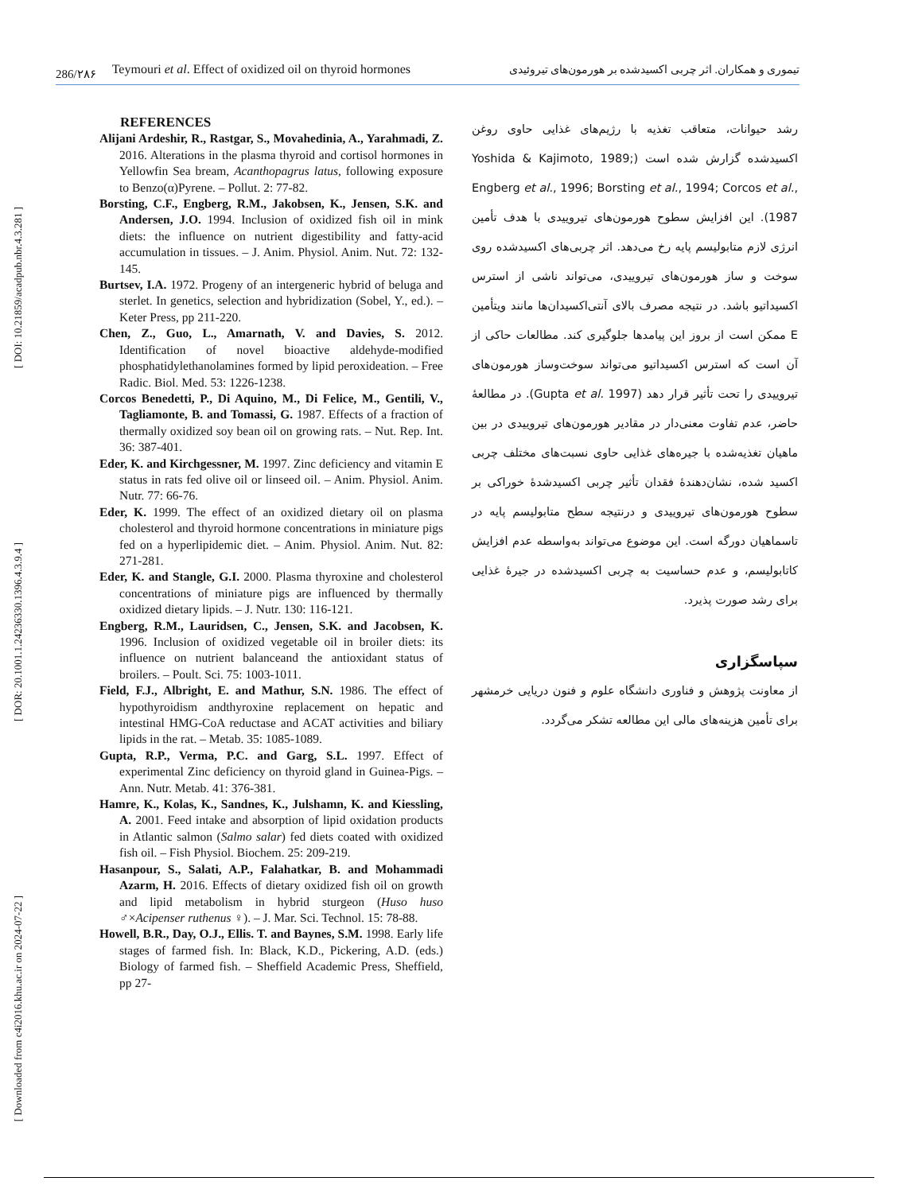[ DOI: 10.21859/acadpub.nbr.4.3.281 ]
[ DOR: 20.1001.1.24236330.1396.4.3.9.4 ]
[ Downloaded from c4i2016.khu.ac.ir on 2024-07-22 ]
286/۲۸۶ Teymouri et al. Effect of oxidized oil on thyroid hormones تیموری و همکاران. اثر چربی اکسیدشده بر هورمون‌های تیروئیدی
REFERENCES
Alijani Ardeshir, R., Rastgar, S., Movahedinia, A., Yarahmadi, Z. 2016. Alterations in the plasma thyroid and cortisol hormones in Yellowfin Sea bream, Acanthopagrus latus, following exposure to Benzo(α)Pyrene. – Pollut. 2: 77-82.
Borsting, C.F., Engberg, R.M., Jakobsen, K., Jensen, S.K. and Andersen, J.O. 1994. Inclusion of oxidized fish oil in mink diets: the influence on nutrient digestibility and fatty-acid accumulation in tissues. – J. Anim. Physiol. Anim. Nut. 72: 132-145.
Burtsev, I.A. 1972. Progeny of an intergeneric hybrid of beluga and sterlet. In genetics, selection and hybridization (Sobel, Y., ed.). – Keter Press, pp 211-220.
Chen, Z., Guo, L., Amarnath, V. and Davies, S. 2012. Identification of novel bioactive aldehyde-modified phosphatidylethanolamines formed by lipid peroxideation. – Free Radic. Biol. Med. 53: 1226-1238.
Corcos Benedetti, P., Di Aquino, M., Di Felice, M., Gentili, V., Tagliamonte, B. and Tomassi, G. 1987. Effects of a fraction of thermally oxidized soy bean oil on growing rats. – Nut. Rep. Int. 36: 387-401.
Eder, K. and Kirchgessner, M. 1997. Zinc deficiency and vitamin E status in rats fed olive oil or linseed oil. – Anim. Physiol. Anim. Nutr. 77: 66-76.
Eder, K. 1999. The effect of an oxidized dietary oil on plasma cholesterol and thyroid hormone concentrations in miniature pigs fed on a hyperlipidemic diet. – Anim. Physiol. Anim. Nut. 82: 271-281.
Eder, K. and Stangle, G.I. 2000. Plasma thyroxine and cholesterol concentrations of miniature pigs are influenced by thermally oxidized dietary lipids. – J. Nutr. 130: 116-121.
Engberg, R.M., Lauridsen, C., Jensen, S.K. and Jacobsen, K. 1996. Inclusion of oxidized vegetable oil in broiler diets: its influence on nutrient balanceand the antioxidant status of broilers. – Poult. Sci. 75: 1003-1011.
Field, F.J., Albright, E. and Mathur, S.N. 1986. The effect of hypothyroidism andthyroxine replacement on hepatic and intestinal HMG-CoA reductase and ACAT activities and biliary lipids in the rat. – Metab. 35: 1085-1089.
Gupta, R.P., Verma, P.C. and Garg, S.L. 1997. Effect of experimental Zinc deficiency on thyroid gland in Guinea-Pigs. – Ann. Nutr. Metab. 41: 376-381.
Hamre, K., Kolas, K., Sandnes, K., Julshamn, K. and Kiessling, A. 2001. Feed intake and absorption of lipid oxidation products in Atlantic salmon (Salmo salar) fed diets coated with oxidized fish oil. – Fish Physiol. Biochem. 25: 209-219.
Hasanpour, S., Salati, A.P., Falahatkar, B. and Mohammadi Azarm, H. 2016. Effects of dietary oxidized fish oil on growth and lipid metabolism in hybrid sturgeon (Huso huso ♂×Acipenser ruthenus ♀). – J. Mar. Sci. Technol. 15: 78-88.
Howell, B.R., Day, O.J., Ellis. T. and Baynes, S.M. 1998. Early life stages of farmed fish. In: Black, K.D., Pickering, A.D. (eds.) Biology of farmed fish. – Sheffield Academic Press, Sheffield, pp 27-
رشد حیوانات، متعاقب تغذیه با رژیم‌های غذایی حاوی روغن اکسیدشده گزارش شده است (Yoshida & Kajimoto, 1989; Engberg et al., 1996; Borsting et al., 1994; Corcos et al., 1987). این افزایش سطوح هورمون‌های تیروییدی با هدف تأمین انرژی لازم متابولیسم پایه رخ می‌دهد. اثر چربی‌های اکسیدشده روی سوخت و ساز هورمون‌های تیروییدی، می‌تواند ناشی از استرس اکسیداتیو باشد. در نتیجه مصرف بالای آنتی‌اکسیدان‌ها مانند ویتأمین E ممکن است از بروز این پیامدها جلوگیری کند. مطالعات حاکی از آن است که استرس اکسیداتیو می‌تواند سوخت‌وساز هورمون‌های تیروییدی را تحت تأثیر قرار دهد (Gupta et al. 1997). در مطالعهٔ حاضر، عدم تفاوت معنی‌دار در مقادیر هورمون‌های تیروییدی در بین ماهیان تغذیه‌شده با جیره‌های غذایی حاوی نسبت‌های مختلف چربی اکسید شده، نشان‌دهندهٔ فقدان تأثیر چربی اکسیدشدهٔ خوراکی بر سطوح هورمون‌های تیروییدی و درنتیجه سطح متابولیسم پایه در تاسماهیان دورگه است. این موضوع می‌تواند به‌واسطه عدم افزایش کاتابولیسم، و عدم حساسیت به چربی اکسیدشده در جیرهٔ غذایی برای رشد صورت پذیرد.
سپاسگزاری
از معاونت پژوهش و فناوری دانشگاه علوم و فنون دریایی خرمشهر برای تأمین هزینه‌های مالی این مطالعه تشکر می‌گردد.